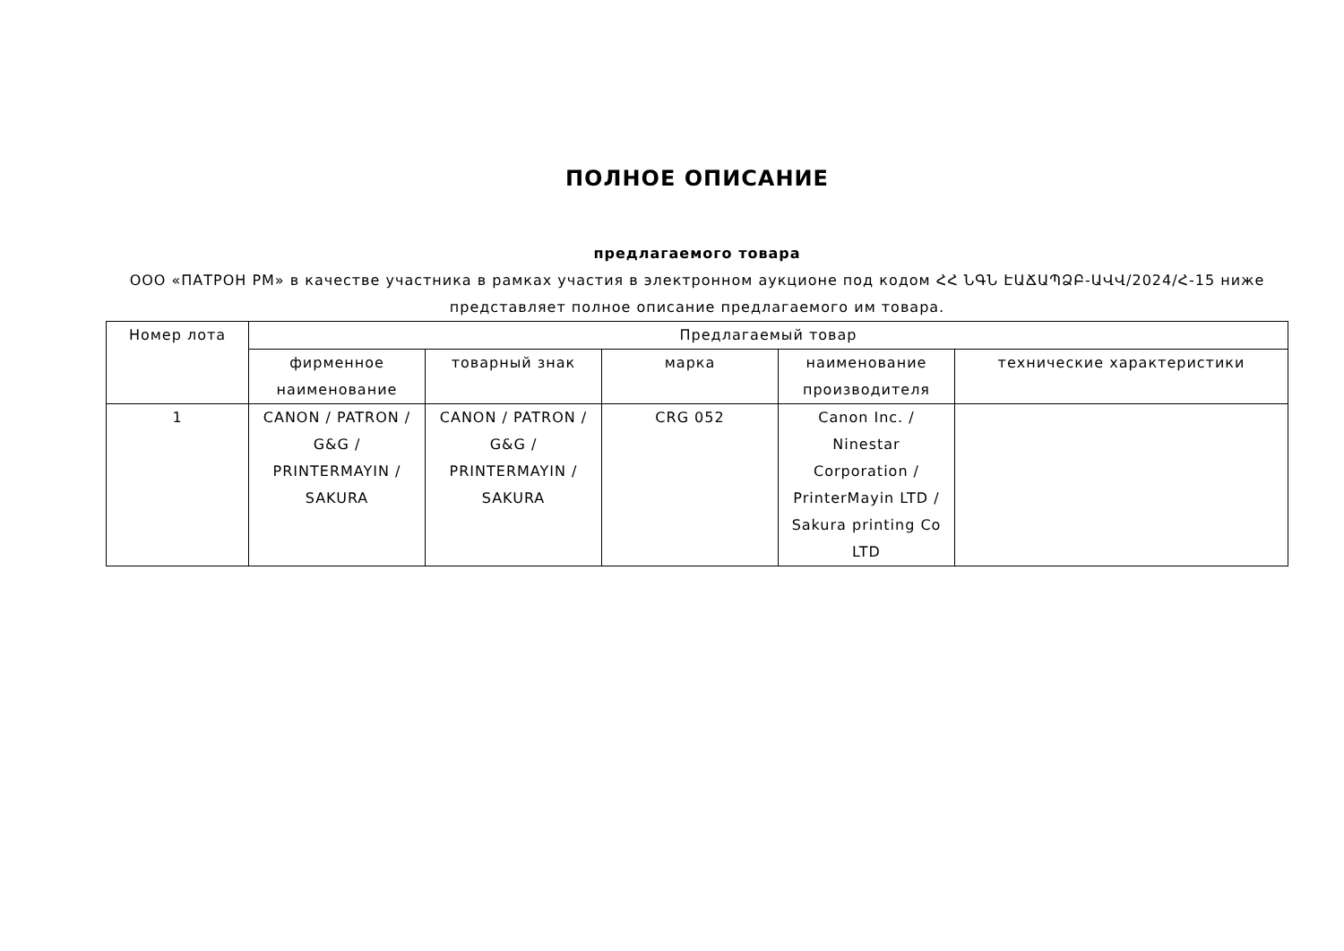ПОЛНОЕ ОПИСАНИЕ
предлагаемого товара
ООО «ПАТРОН РМ» в качестве участника в рамках участия в электронном аукционе под кодом ՀՀ ՆԳՆ ԷԱՃԱՊՁԲ-ԱՎՎ/2024/Հ-15 ниже представляет полное описание предлагаемого им товара.
| Номер лота | Предлагаемый товар | | | | |
| --- | --- | --- | --- | --- | --- |
| | фирменное наименование | товарный знак | марка | наименование производителя | технические характеристики |
| 1 | CANON / PATRON / G&G / PRINTERMAYIN / SAKURA | CANON / PATRON / G&G / PRINTERMAYIN / SAKURA | CRG 052 | Canon Inc. / Ninestar Corporation / PrinterMayin LTD / Sakura printing Co LTD | |